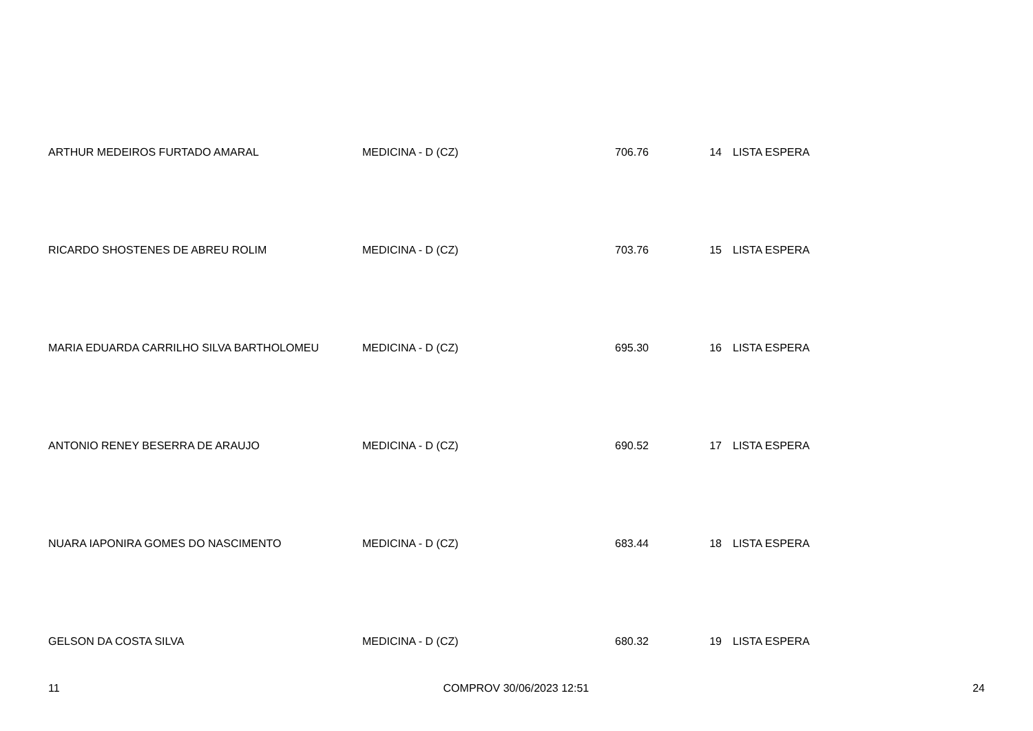| ARTHUR MEDEIROS FURTADO AMARAL | MEDICINA - D (CZ) | 706.76 | 14 | LISTA ESPERA |
| RICARDO SHOSTENES DE ABREU ROLIM | MEDICINA - D (CZ) | 703.76 | 15 | LISTA ESPERA |
| MARIA EDUARDA CARRILHO SILVA BARTHOLOMEU | MEDICINA - D (CZ) | 695.30 | 16 | LISTA ESPERA |
| ANTONIO RENEY BESERRA DE ARAUJO | MEDICINA - D (CZ) | 690.52 | 17 | LISTA ESPERA |
| NUARA IAPONIRA GOMES DO NASCIMENTO | MEDICINA - D (CZ) | 683.44 | 18 | LISTA ESPERA |
| GELSON DA COSTA SILVA | MEDICINA - D (CZ) | 680.32 | 19 | LISTA ESPERA |
11 COMPROV 30/06/2023 12:51 24